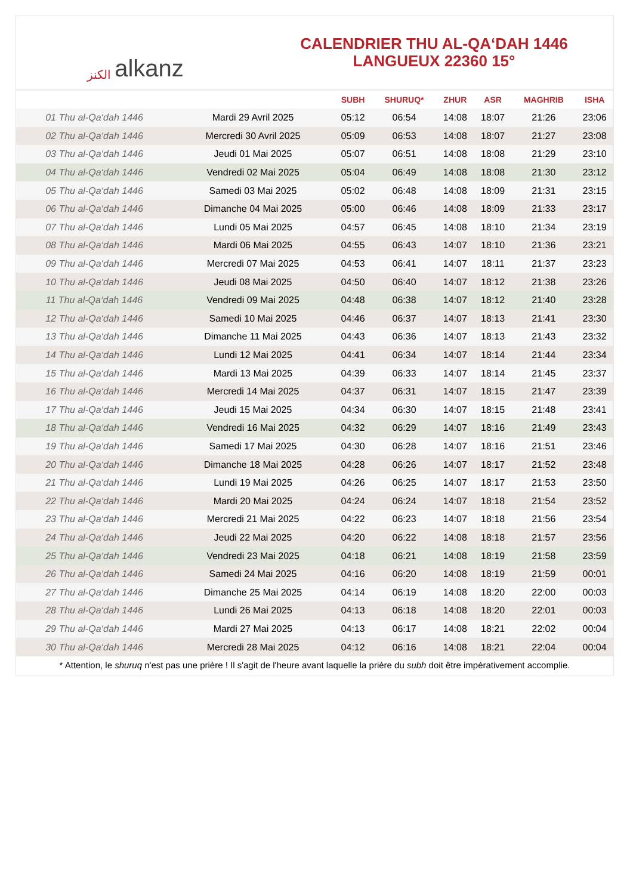الكنز alkanz
CALENDRIER THU AL-QA‘DAH 1446
LANGUEUX 22360 15°
| | | SUBH | SHURUQ* | ZHUR | ASR | MAGHRIB | ISHA |
| --- | --- | --- | --- | --- | --- | --- | --- |
| 01 Thu al-Qa‘dah 1446 | Mardi 29 Avril 2025 | 05:12 | 06:54 | 14:08 | 18:07 | 21:26 | 23:06 |
| 02 Thu al-Qa‘dah 1446 | Mercredi 30 Avril 2025 | 05:09 | 06:53 | 14:08 | 18:07 | 21:27 | 23:08 |
| 03 Thu al-Qa‘dah 1446 | Jeudi 01 Mai 2025 | 05:07 | 06:51 | 14:08 | 18:08 | 21:29 | 23:10 |
| 04 Thu al-Qa‘dah 1446 | Vendredi 02 Mai 2025 | 05:04 | 06:49 | 14:08 | 18:08 | 21:30 | 23:12 |
| 05 Thu al-Qa‘dah 1446 | Samedi 03 Mai 2025 | 05:02 | 06:48 | 14:08 | 18:09 | 21:31 | 23:15 |
| 06 Thu al-Qa‘dah 1446 | Dimanche 04 Mai 2025 | 05:00 | 06:46 | 14:08 | 18:09 | 21:33 | 23:17 |
| 07 Thu al-Qa‘dah 1446 | Lundi 05 Mai 2025 | 04:57 | 06:45 | 14:08 | 18:10 | 21:34 | 23:19 |
| 08 Thu al-Qa‘dah 1446 | Mardi 06 Mai 2025 | 04:55 | 06:43 | 14:07 | 18:10 | 21:36 | 23:21 |
| 09 Thu al-Qa‘dah 1446 | Mercredi 07 Mai 2025 | 04:53 | 06:41 | 14:07 | 18:11 | 21:37 | 23:23 |
| 10 Thu al-Qa‘dah 1446 | Jeudi 08 Mai 2025 | 04:50 | 06:40 | 14:07 | 18:12 | 21:38 | 23:26 |
| 11 Thu al-Qa‘dah 1446 | Vendredi 09 Mai 2025 | 04:48 | 06:38 | 14:07 | 18:12 | 21:40 | 23:28 |
| 12 Thu al-Qa‘dah 1446 | Samedi 10 Mai 2025 | 04:46 | 06:37 | 14:07 | 18:13 | 21:41 | 23:30 |
| 13 Thu al-Qa‘dah 1446 | Dimanche 11 Mai 2025 | 04:43 | 06:36 | 14:07 | 18:13 | 21:43 | 23:32 |
| 14 Thu al-Qa‘dah 1446 | Lundi 12 Mai 2025 | 04:41 | 06:34 | 14:07 | 18:14 | 21:44 | 23:34 |
| 15 Thu al-Qa‘dah 1446 | Mardi 13 Mai 2025 | 04:39 | 06:33 | 14:07 | 18:14 | 21:45 | 23:37 |
| 16 Thu al-Qa‘dah 1446 | Mercredi 14 Mai 2025 | 04:37 | 06:31 | 14:07 | 18:15 | 21:47 | 23:39 |
| 17 Thu al-Qa‘dah 1446 | Jeudi 15 Mai 2025 | 04:34 | 06:30 | 14:07 | 18:15 | 21:48 | 23:41 |
| 18 Thu al-Qa‘dah 1446 | Vendredi 16 Mai 2025 | 04:32 | 06:29 | 14:07 | 18:16 | 21:49 | 23:43 |
| 19 Thu al-Qa‘dah 1446 | Samedi 17 Mai 2025 | 04:30 | 06:28 | 14:07 | 18:16 | 21:51 | 23:46 |
| 20 Thu al-Qa‘dah 1446 | Dimanche 18 Mai 2025 | 04:28 | 06:26 | 14:07 | 18:17 | 21:52 | 23:48 |
| 21 Thu al-Qa‘dah 1446 | Lundi 19 Mai 2025 | 04:26 | 06:25 | 14:07 | 18:17 | 21:53 | 23:50 |
| 22 Thu al-Qa‘dah 1446 | Mardi 20 Mai 2025 | 04:24 | 06:24 | 14:07 | 18:18 | 21:54 | 23:52 |
| 23 Thu al-Qa‘dah 1446 | Mercredi 21 Mai 2025 | 04:22 | 06:23 | 14:07 | 18:18 | 21:56 | 23:54 |
| 24 Thu al-Qa‘dah 1446 | Jeudi 22 Mai 2025 | 04:20 | 06:22 | 14:08 | 18:18 | 21:57 | 23:56 |
| 25 Thu al-Qa‘dah 1446 | Vendredi 23 Mai 2025 | 04:18 | 06:21 | 14:08 | 18:19 | 21:58 | 23:59 |
| 26 Thu al-Qa‘dah 1446 | Samedi 24 Mai 2025 | 04:16 | 06:20 | 14:08 | 18:19 | 21:59 | 00:01 |
| 27 Thu al-Qa‘dah 1446 | Dimanche 25 Mai 2025 | 04:14 | 06:19 | 14:08 | 18:20 | 22:00 | 00:03 |
| 28 Thu al-Qa‘dah 1446 | Lundi 26 Mai 2025 | 04:13 | 06:18 | 14:08 | 18:20 | 22:01 | 00:03 |
| 29 Thu al-Qa‘dah 1446 | Mardi 27 Mai 2025 | 04:13 | 06:17 | 14:08 | 18:21 | 22:02 | 00:04 |
| 30 Thu al-Qa‘dah 1446 | Mercredi 28 Mai 2025 | 04:12 | 06:16 | 14:08 | 18:21 | 22:04 | 00:04 |
* Attention, le shuruq n'est pas une prière ! Il s'agit de l'heure avant laquelle la prière du subh doit être impérativement accomplie.